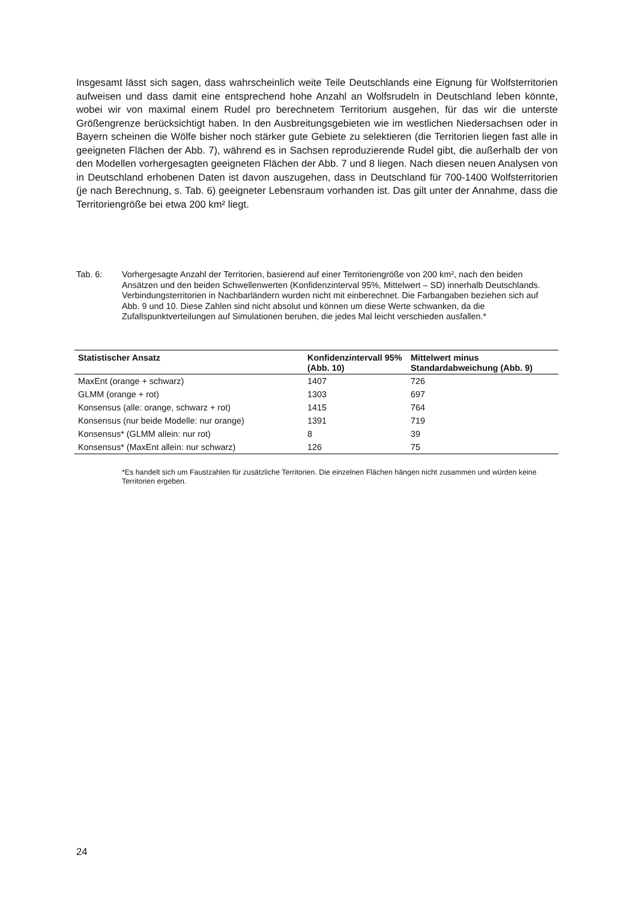Insgesamt lässt sich sagen, dass wahrscheinlich weite Teile Deutschlands eine Eignung für Wolfsterritorien aufweisen und dass damit eine entsprechend hohe Anzahl an Wolfsrudeln in Deutschland leben könnte, wobei wir von maximal einem Rudel pro berechnetem Territorium ausgehen, für das wir die unterste Größengrenze berücksichtigt haben. In den Ausbreitungsgebieten wie im westlichen Niedersachsen oder in Bayern scheinen die Wölfe bisher noch stärker gute Gebiete zu selektieren (die Territorien liegen fast alle in geeigneten Flächen der Abb. 7), während es in Sachsen reproduzierende Rudel gibt, die außerhalb der von den Modellen vorhergesagten geeigneten Flächen der Abb. 7 und 8 liegen. Nach diesen neuen Analysen von in Deutschland erhobenen Daten ist davon auszugehen, dass in Deutschland für 700-1400 Wolfsterritorien (je nach Berechnung, s. Tab. 6) geeigneter Lebensraum vorhanden ist. Das gilt unter der Annahme, dass die Territoriengröße bei etwa 200 km² liegt.
Tab. 6: Vorhergesagte Anzahl der Territorien, basierend auf einer Territoriengröße von 200 km², nach den beiden Ansätzen und den beiden Schwellenwerten (Konfidenzinterval 95%, Mittelwert – SD) innerhalb Deutschlands. Verbindungsterritorien in Nachbarländern wurden nicht mit einberechnet. Die Farbangaben beziehen sich auf Abb. 9 und 10. Diese Zahlen sind nicht absolut und können um diese Werte schwanken, da die Zufallspunktverteilungen auf Simulationen beruhen, die jedes Mal leicht verschieden ausfallen.*
| Statistischer Ansatz | Konfidenzintervall 95% (Abb. 10) | Mittelwert minus Standardabweichung (Abb. 9) |
| --- | --- | --- |
| MaxEnt (orange + schwarz) | 1407 | 726 |
| GLMM (orange + rot) | 1303 | 697 |
| Konsensus (alle: orange, schwarz + rot) | 1415 | 764 |
| Konsensus (nur beide Modelle: nur orange) | 1391 | 719 |
| Konsensus* (GLMM allein: nur rot) | 8 | 39 |
| Konsensus* (MaxEnt allein: nur schwarz) | 126 | 75 |
*Es handelt sich um Faustzahlen für zusätzliche Territorien. Die einzelnen Flächen hängen nicht zusammen und würden keine Territorien ergeben.
24